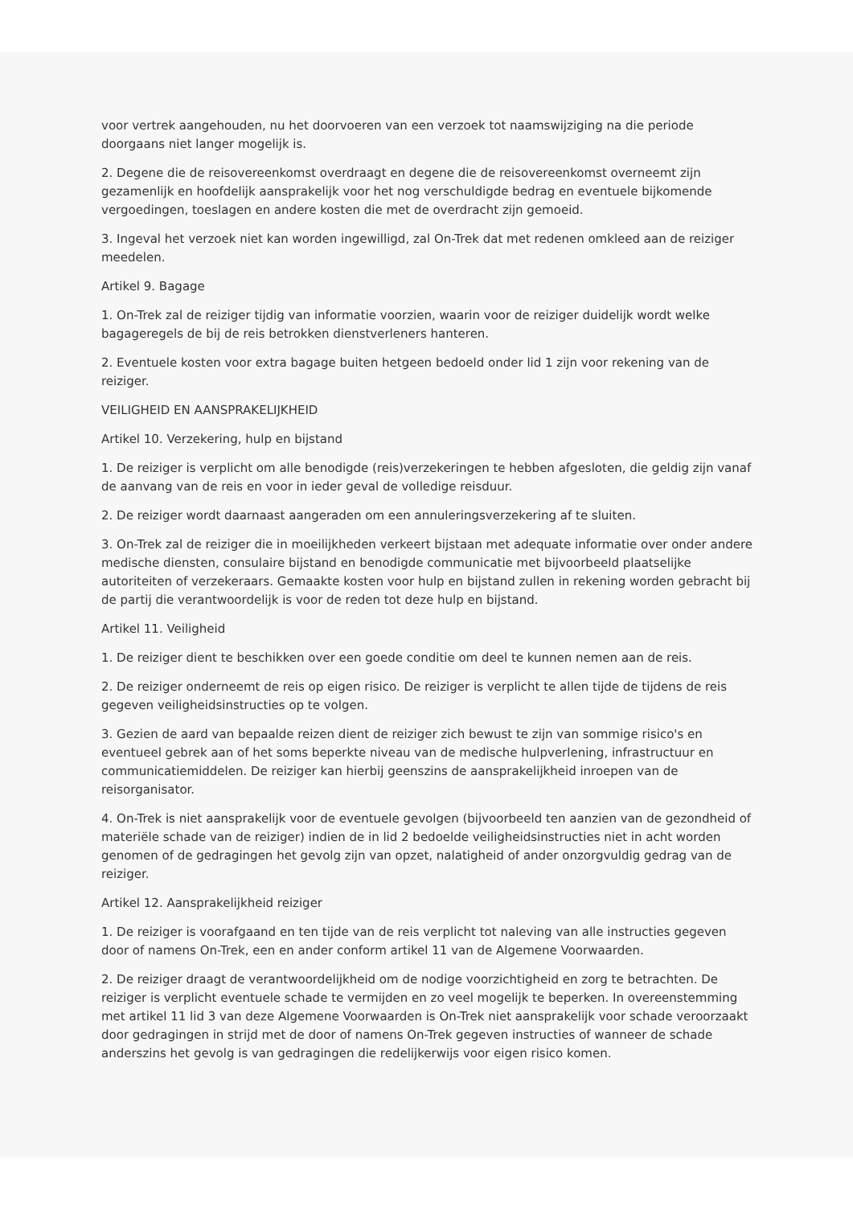voor vertrek aangehouden, nu het doorvoeren van een verzoek tot naamswijziging na die periode doorgaans niet langer mogelijk is.
2. Degene die de reisovereenkomst overdraagt en degene die de reisovereenkomst overneemt zijn gezamenlijk en hoofdelijk aansprakelijk voor het nog verschuldigde bedrag en eventuele bijkomende vergoedingen, toeslagen en andere kosten die met de overdracht zijn gemoeid.
3. Ingeval het verzoek niet kan worden ingewilligd, zal On-Trek dat met redenen omkleed aan de reiziger meedelen.
Artikel 9. Bagage
1. On-Trek zal de reiziger tijdig van informatie voorzien, waarin voor de reiziger duidelijk wordt welke bagageregels de bij de reis betrokken dienstverleners hanteren.
2. Eventuele kosten voor extra bagage buiten hetgeen bedoeld onder lid 1 zijn voor rekening van de reiziger.
VEILIGHEID EN AANSPRAKELIJKHEID
Artikel 10. Verzekering, hulp en bijstand
1. De reiziger is verplicht om alle benodigde (reis)verzekeringen te hebben afgesloten, die geldig zijn vanaf de aanvang van de reis en voor in ieder geval de volledige reisduur.
2. De reiziger wordt daarnaast aangeraden om een annuleringsverzekering af te sluiten.
3. On-Trek zal de reiziger die in moeilijkheden verkeert bijstaan met adequate informatie over onder andere medische diensten, consulaire bijstand en benodigde communicatie met bijvoorbeeld plaatselijke autoriteiten of verzekeraars. Gemaakte kosten voor hulp en bijstand zullen in rekening worden gebracht bij de partij die verantwoordelijk is voor de reden tot deze hulp en bijstand.
Artikel 11. Veiligheid
1. De reiziger dient te beschikken over een goede conditie om deel te kunnen nemen aan de reis.
2. De reiziger onderneemt de reis op eigen risico. De reiziger is verplicht te allen tijde de tijdens de reis gegeven veiligheidsinstructies op te volgen.
3. Gezien de aard van bepaalde reizen dient de reiziger zich bewust te zijn van sommige risico's en eventueel gebrek aan of het soms beperkte niveau van de medische hulpverlening, infrastructuur en communicatiemiddelen. De reiziger kan hierbij geenszins de aansprakelijkheid inroepen van de reisorganisator.
4. On-Trek is niet aansprakelijk voor de eventuele gevolgen (bijvoorbeeld ten aanzien van de gezondheid of materiële schade van de reiziger) indien de in lid 2 bedoelde veiligheidsinstructies niet in acht worden genomen of de gedragingen het gevolg zijn van opzet, nalatigheid of ander onzorgvuldig gedrag van de reiziger.
Artikel 12. Aansprakelijkheid reiziger
1. De reiziger is voorafgaand en ten tijde van de reis verplicht tot naleving van alle instructies gegeven door of namens On-Trek, een en ander conform artikel 11 van de Algemene Voorwaarden.
2. De reiziger draagt de verantwoordelijkheid om de nodige voorzichtigheid en zorg te betrachten. De reiziger is verplicht eventuele schade te vermijden en zo veel mogelijk te beperken. In overeenstemming met artikel 11 lid 3 van deze Algemene Voorwaarden is On-Trek niet aansprakelijk voor schade veroorzaakt door gedragingen in strijd met de door of namens On-Trek gegeven instructies of wanneer de schade anderszins het gevolg is van gedragingen die redelijkerwijs voor eigen risico komen.